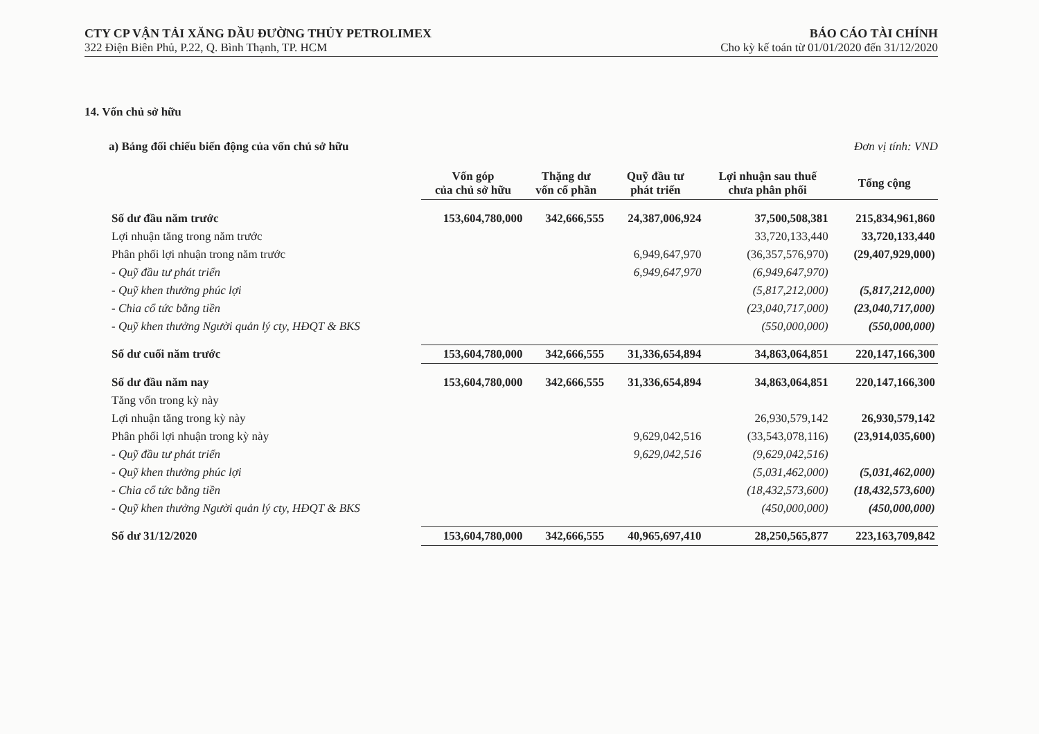CTY CP VẬN TẢI XĂNG DẦU ĐƯỜNG THỦY PETROLIMEX BÁO CÁO TÀI CHÍNH
322 Điện Biên Phủ, P.22, Q. Bình Thạnh, TP. HCM Cho kỳ kế toán từ 01/01/2020 đến 31/12/2020
14. Vốn chủ sở hữu
a) Bảng đối chiếu biến động của vốn chủ sở hữu Đơn vị tính: VND
| | Vốn góp của chủ sở hữu | Thặng dư vốn cổ phần | Quỹ đầu tư phát triển | Lợi nhuận sau thuế chưa phân phối | Tổng cộng |
| --- | --- | --- | --- | --- | --- |
| Số dư đầu năm trước | 153,604,780,000 | 342,666,555 | 24,387,006,924 | 37,500,508,381 | 215,834,961,860 |
| Lợi nhuận tăng trong năm trước | | | | 33,720,133,440 | 33,720,133,440 |
| Phân phối lợi nhuận trong năm trước | | | 6,949,647,970 | (36,357,576,970) | (29,407,929,000) |
| - Quỹ đầu tư phát triển | | | 6,949,647,970 | (6,949,647,970) | |
| - Quỹ khen thưởng phúc lợi | | | | (5,817,212,000) | (5,817,212,000) |
| - Chia cổ tức bằng tiền | | | | (23,040,717,000) | (23,040,717,000) |
| - Quỹ khen thưởng Người quản lý cty, HĐQT & BKS | | | | (550,000,000) | (550,000,000) |
| Số dư cuối năm trước | 153,604,780,000 | 342,666,555 | 31,336,654,894 | 34,863,064,851 | 220,147,166,300 |
| Số dư đầu năm nay | 153,604,780,000 | 342,666,555 | 31,336,654,894 | 34,863,064,851 | 220,147,166,300 |
| Tăng vốn trong kỳ này | | | | | |
| Lợi nhuận tăng trong kỳ này | | | | 26,930,579,142 | 26,930,579,142 |
| Phân phối lợi nhuận trong kỳ này | | | 9,629,042,516 | (33,543,078,116) | (23,914,035,600) |
| - Quỹ đầu tư phát triển | | | 9,629,042,516 | (9,629,042,516) | |
| - Quỹ khen thưởng phúc lợi | | | | (5,031,462,000) | (5,031,462,000) |
| - Chia cổ tức bằng tiền | | | | (18,432,573,600) | (18,432,573,600) |
| - Quỹ khen thưởng Người quản lý cty, HĐQT & BKS | | | | (450,000,000) | (450,000,000) |
| Số dư 31/12/2020 | 153,604,780,000 | 342,666,555 | 40,965,697,410 | 28,250,565,877 | 223,163,709,842 |